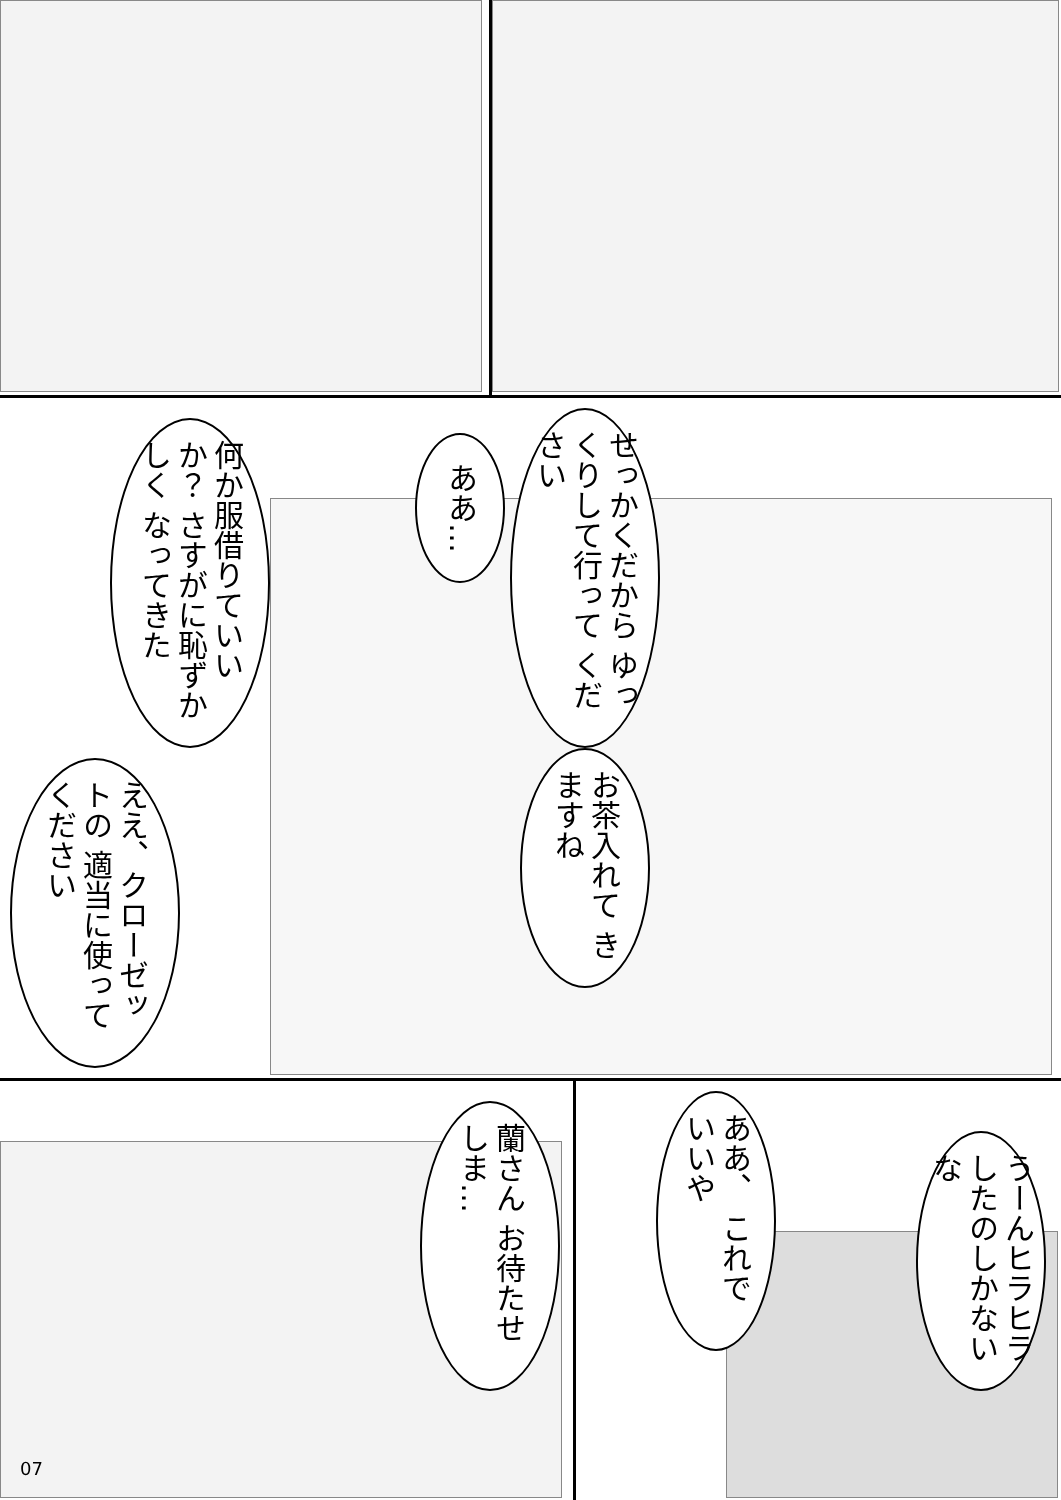何か服借りていいか？ さすがに恥ずかしく なってきた
ああ…
せっかくだから ゆっくりして行って ください
お茶入れて きますね
ええ、クローゼットの 適当に使ってください
蘭さん お待たせしま…
07
ああ、 これでいいや
うーんヒラヒラ したのしかないな